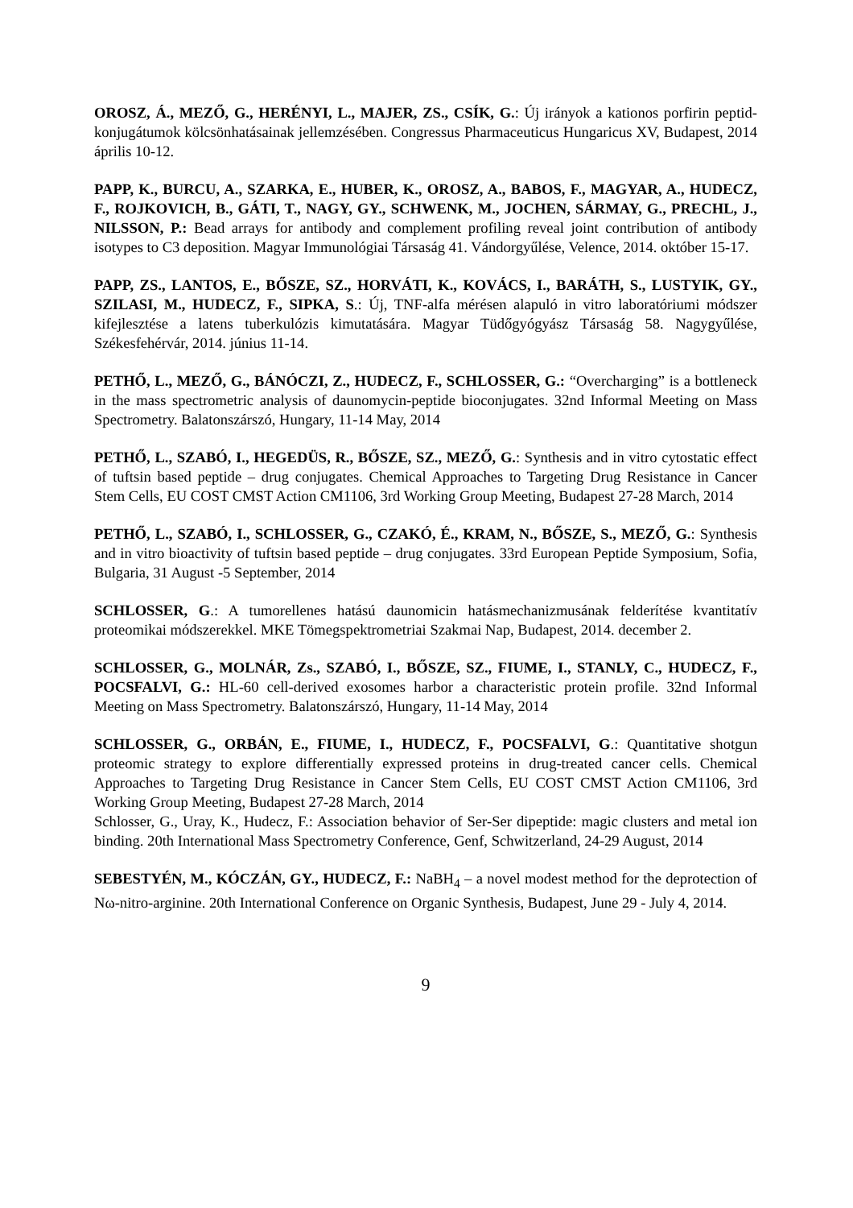OROSZ, Á., MEZŐ, G., HERÉNYI, L., MAJER, ZS., CSÍK, G.: Új irányok a kationos porfirin peptid-konjugátumok kölcsönhatásainak jellemzésében. Congressus Pharmaceuticus Hungaricus XV, Budapest, 2014 április 10-12.
PAPP, K., BURCU, A., SZARKA, E., HUBER, K., OROSZ, A., BABOS, F., MAGYAR, A., HUDECZ, F., ROJKOVICH, B., GÁTI, T., NAGY, GY., SCHWENK, M., JOCHEN, SÁRMAY, G., PRECHL, J., NILSSON, P.: Bead arrays for antibody and complement profiling reveal joint contribution of antibody isotypes to C3 deposition. Magyar Immunológiai Társaság 41. Vándorgyűlése, Velence, 2014. október 15-17.
PAPP, ZS., LANTOS, E., BŐSZE, SZ., HORVÁTI, K., KOVÁCS, I., BARÁTH, S., LUSTYIK, GY., SZILASI, M., HUDECZ, F., SIPKA, S.: Új, TNF-alfa mérésen alapuló in vitro laboratóriumi módszer kifejlesztése a latens tuberkulózis kimutatására. Magyar Tüdőgyógyász Társaság 58. Nagygyűlése, Székesfehérvár, 2014. június 11-14.
PETHŐ, L., MEZŐ, G., BÁNÓCZI, Z., HUDECZ, F., SCHLOSSER, G.: “Overcharging” is a bottleneck in the mass spectrometric analysis of daunomycin-peptide bioconjugates. 32nd Informal Meeting on Mass Spectrometry. Balatonszárszó, Hungary, 11-14 May, 2014
PETHŐ, L., SZABÓ, I., HEGEDÜS, R., BŐSZE, SZ., MEZŐ, G.: Synthesis and in vitro cytostatic effect of tuftsin based peptide – drug conjugates. Chemical Approaches to Targeting Drug Resistance in Cancer Stem Cells, EU COST CMST Action CM1106, 3rd Working Group Meeting, Budapest 27-28 March, 2014
PETHŐ, L., SZABÓ, I., SCHLOSSER, G., CZAKÓ, É., KRAM, N., BŐSZE, S., MEZŐ, G.: Synthesis and in vitro bioactivity of tuftsin based peptide – drug conjugates. 33rd European Peptide Symposium, Sofia, Bulgaria, 31 August -5 September, 2014
SCHLOSSER, G.: A tumorellenes hatású daunomicin hatásmechanizmusának felderítése kvantitatív proteomikai módszerekkel. MKE Tömegspektrometriai Szakmai Nap, Budapest, 2014. december 2.
SCHLOSSER, G., MOLNÁR, Zs., SZABÓ, I., BŐSZE, SZ., FIUME, I., STANLY, C., HUDECZ, F., POCSFALVI, G.: HL-60 cell-derived exosomes harbor a characteristic protein profile. 32nd Informal Meeting on Mass Spectrometry. Balatonszárszó, Hungary, 11-14 May, 2014
SCHLOSSER, G., ORBÁN, E., FIUME, I., HUDECZ, F., POCSFALVI, G.: Quantitative shotgun proteomic strategy to explore differentially expressed proteins in drug-treated cancer cells. Chemical Approaches to Targeting Drug Resistance in Cancer Stem Cells, EU COST CMST Action CM1106, 3rd Working Group Meeting, Budapest 27-28 March, 2014
Schlosser, G., Uray, K., Hudecz, F.: Association behavior of Ser-Ser dipeptide: magic clusters and metal ion binding. 20th International Mass Spectrometry Conference, Genf, Schwitzerland, 24-29 August, 2014
SEBESTYÉN, M., KÓCZÁN, GY., HUDECZ, F.: NaBH<sub>4</sub> – a novel modest method for the deprotection of Nω-nitro-arginine. 20th International Conference on Organic Synthesis, Budapest, June 29 - July 4, 2014.
9